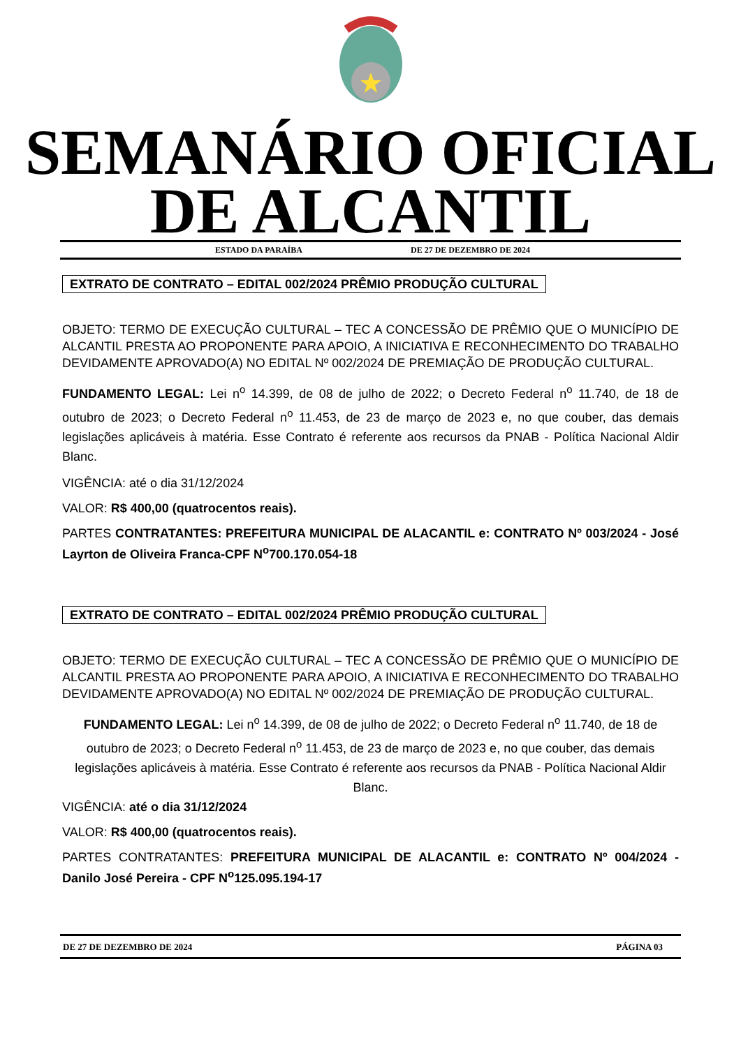SEMANÁRIO OFICIAL
DE ALCANTIL
ESTADO DA PARAÍBA DE 27 DE DEZEMBRO DE 2024
EXTRATO DE CONTRATO – EDITAL 002/2024 PRÊMIO PRODUÇÃO CULTURAL
OBJETO: TERMO DE EXECUÇÃO CULTURAL – TEC A CONCESSÃO DE PRÊMIO QUE O MUNICÍPIO DE ALCANTIL PRESTA AO PROPONENTE PARA APOIO, A INICIATIVA E RECONHECIMENTO DO TRABALHO DEVIDAMENTE APROVADO(A) NO EDITAL Nº 002/2024 DE PREMIAÇÃO DE PRODUÇÃO CULTURAL.
FUNDAMENTO LEGAL: Lei n<sup>o</sup> 14.399, de 08 de julho de 2022; o Decreto Federal n<sup>o</sup> 11.740, de 18 de outubro de 2023; o Decreto Federal n<sup>o</sup> 11.453, de 23 de março de 2023 e, no que couber, das demais legislações aplicáveis à matéria. Esse Contrato é referente aos recursos da PNAB - Política Nacional Aldir Blanc.
VIGÊNCIA: até o dia 31/12/2024
VALOR: R$ 400,00 (quatrocentos reais).
PARTES CONTRATANTES: PREFEITURA MUNICIPAL DE ALACANTIL e: CONTRATO Nº 003/2024 - José Layrton de Oliveira Franca-CPF N<sup>o</sup>700.170.054-18
EXTRATO DE CONTRATO – EDITAL 002/2024 PRÊMIO PRODUÇÃO CULTURAL
OBJETO: TERMO DE EXECUÇÃO CULTURAL – TEC A CONCESSÃO DE PRÊMIO QUE O MUNICÍPIO DE ALCANTIL PRESTA AO PROPONENTE PARA APOIO, A INICIATIVA E RECONHECIMENTO DO TRABALHO DEVIDAMENTE APROVADO(A) NO EDITAL Nº 002/2024 DE PREMIAÇÃO DE PRODUÇÃO CULTURAL.
FUNDAMENTO LEGAL: Lei n<sup>o</sup> 14.399, de 08 de julho de 2022; o Decreto Federal n<sup>o</sup> 11.740, de 18 de outubro de 2023; o Decreto Federal n<sup>o</sup> 11.453, de 23 de março de 2023 e, no que couber, das demais legislações aplicáveis à matéria. Esse Contrato é referente aos recursos da PNAB - Política Nacional Aldir Blanc.
VIGÊNCIA: até o dia 31/12/2024
VALOR: R$ 400,00 (quatrocentos reais).
PARTES CONTRATANTES: PREFEITURA MUNICIPAL DE ALACANTIL e: CONTRATO Nº 004/2024 - Danilo José Pereira - CPF N<sup>o</sup>125.095.194-17
DE 27 DE DEZEMBRO DE 2024 PÁGINA 03